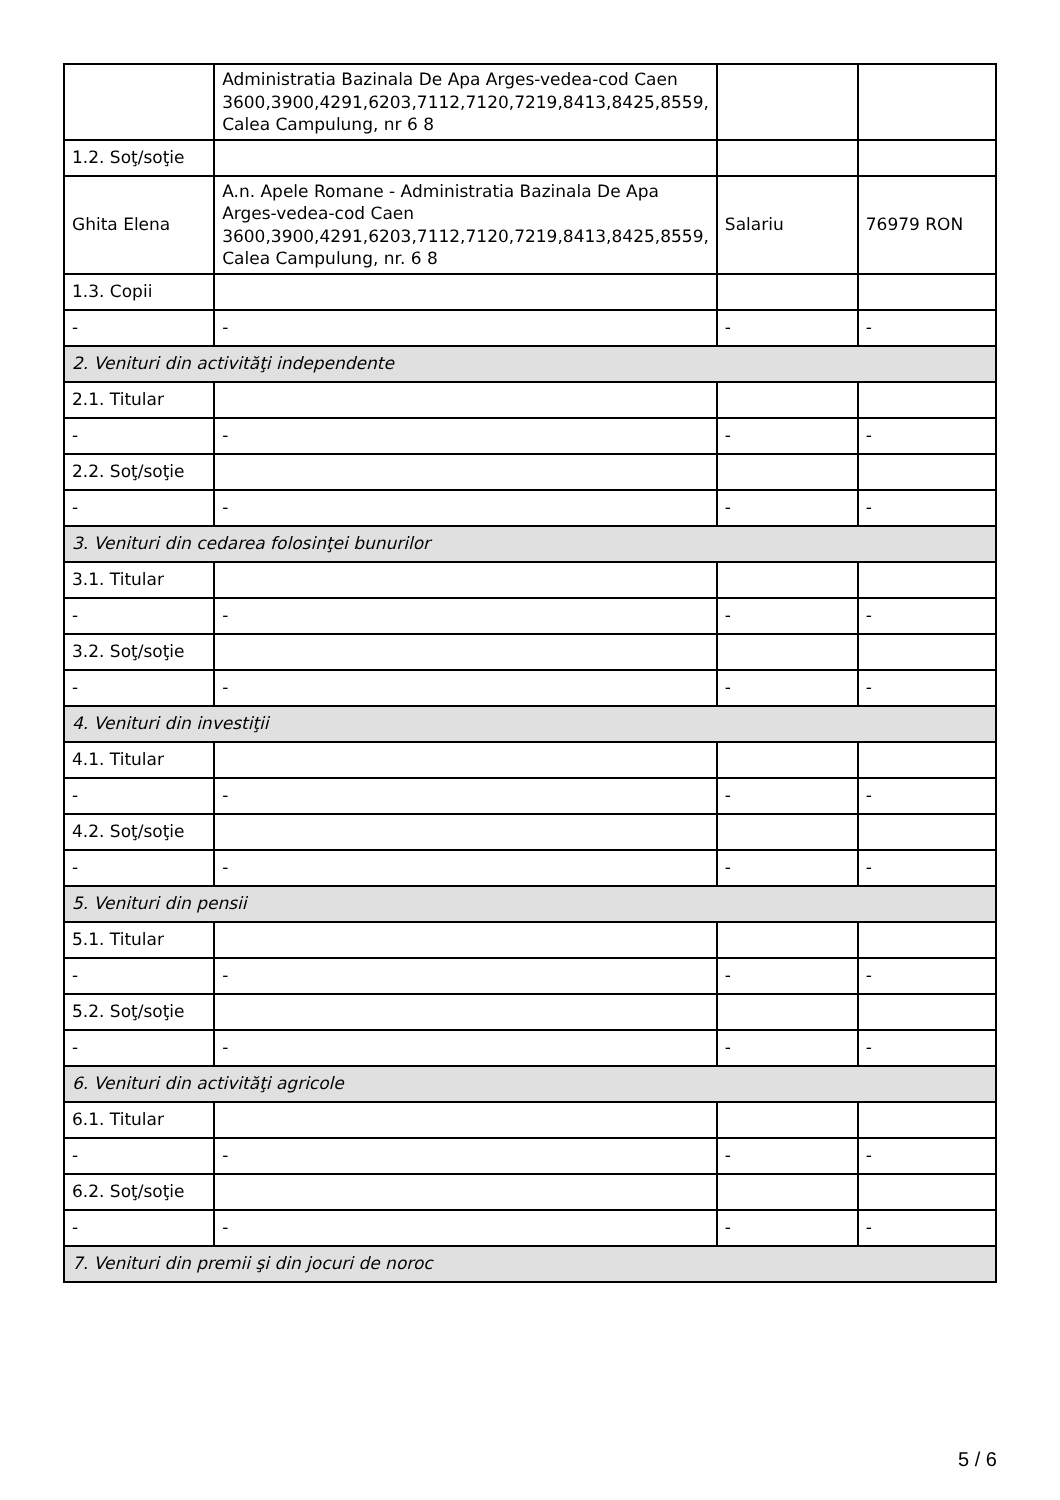| | Administratia Bazinala De Apa Arges-vedea-cod Caen 3600,3900,4291,6203,7112,7120,7219,8413,8425,8559, Calea Campulung, nr 6 8 | | |
| 1.2. Soţ/soţie | | | |
| Ghita Elena | A.n. Apele Romane - Administratia Bazinala De Apa Arges-vedea-cod Caen 3600,3900,4291,6203,7112,7120,7219,8413,8425,8559, Calea Campulung, nr. 6 8 | Salariu | 76979 RON |
| 1.3. Copii | | | |
| - | - | - | - |
| 2. Venituri din activităţi independente | | | |
| 2.1. Titular | | | |
| - | - | - | - |
| 2.2. Soţ/soţie | | | |
| - | - | - | - |
| 3. Venituri din cedarea folosinţei bunurilor | | | |
| 3.1. Titular | | | |
| - | - | - | - |
| 3.2. Soţ/soţie | | | |
| - | - | - | - |
| 4. Venituri din investiţii | | | |
| 4.1. Titular | | | |
| - | - | - | - |
| 4.2. Soţ/soţie | | | |
| - | - | - | - |
| 5. Venituri din pensii | | | |
| 5.1. Titular | | | |
| - | - | - | - |
| 5.2. Soţ/soţie | | | |
| - | - | - | - |
| 6. Venituri din activităţi agricole | | | |
| 6.1. Titular | | | |
| - | - | - | - |
| 6.2. Soţ/soţie | | | |
| - | - | - | - |
| 7. Venituri din premii şi din jocuri de noroc | | | |
5 / 6